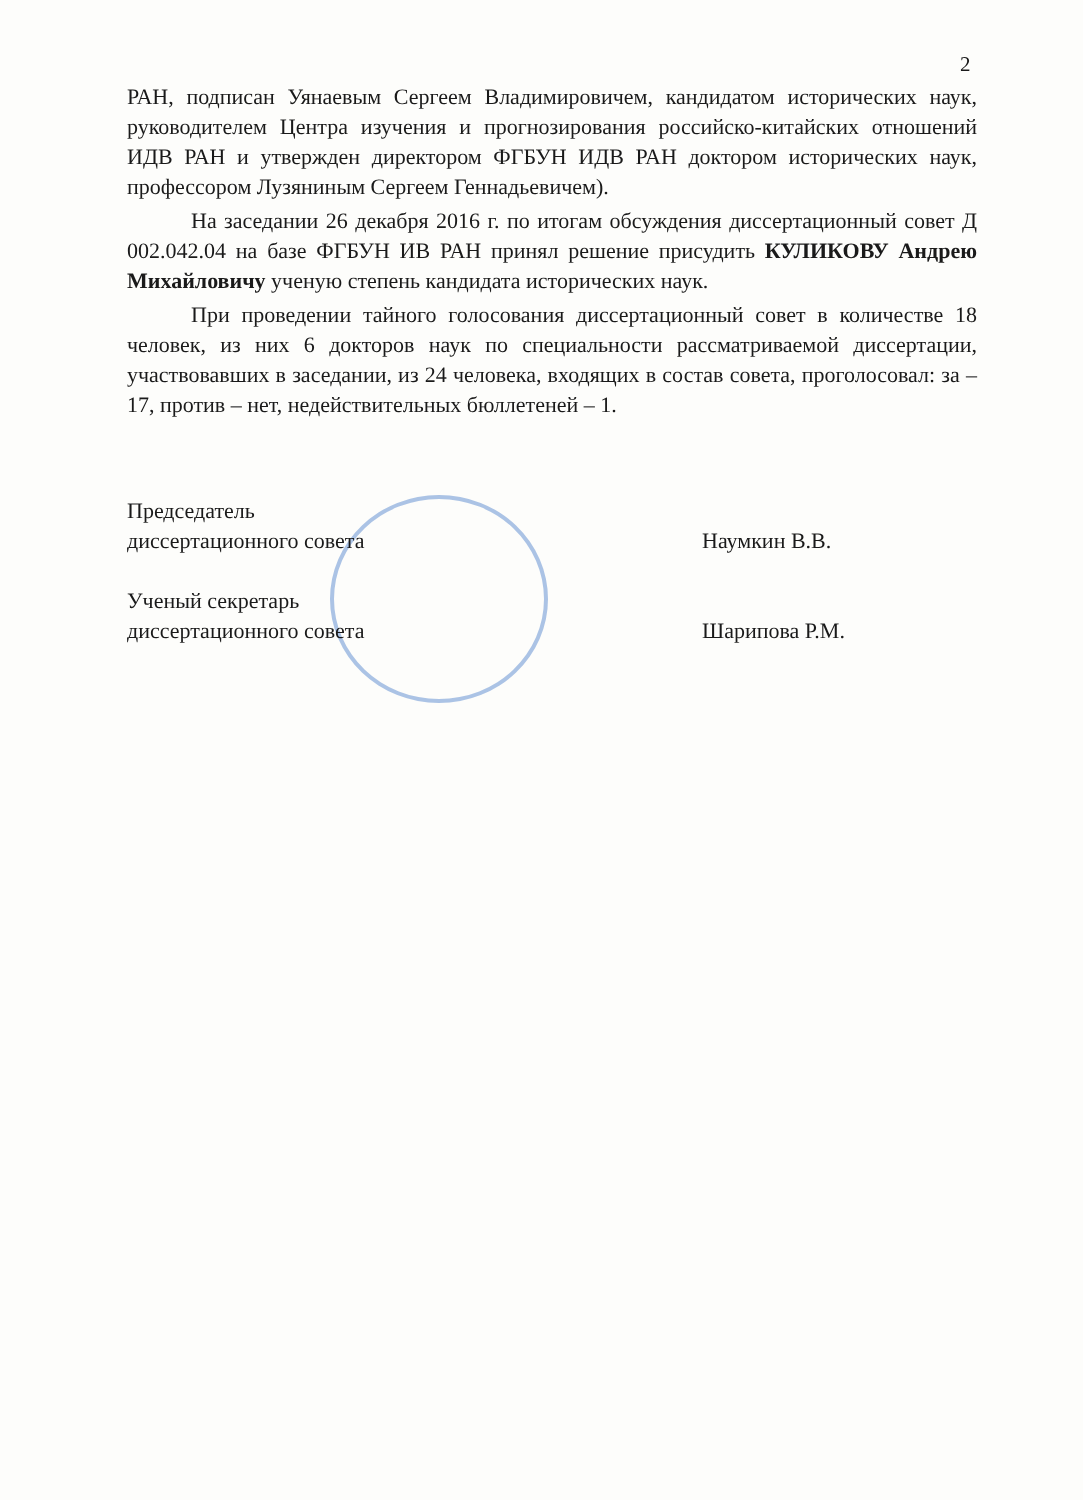2
РАН, подписан Уянаевым Сергеем Владимировичем, кандидатом исторических наук, руководителем Центра изучения и прогнозирования российско-китайских отношений ИДВ РАН и утвержден директором ФГБУН ИДВ РАН доктором исторических наук, профессором Лузяниным Сергеем Геннадьевичем).
На заседании 26 декабря 2016 г. по итогам обсуждения диссертационный совет Д 002.042.04 на базе ФГБУН ИВ РАН принял решение присудить КУЛИКОВУ Андрею Михайловичу ученую степень кандидата исторических наук.
При проведении тайного голосования диссертационный совет в количестве 18 человек, из них 6 докторов наук по специальности рассматриваемой диссертации, участвовавших в заседании, из 24 человека, входящих в состав совета, проголосовал: за – 17, против – нет, недействительных бюллетеней – 1.
Председатель
диссертационного совета
Наумкин В.В.
Ученый секретарь
диссертационного совета
Шарипова Р.М.